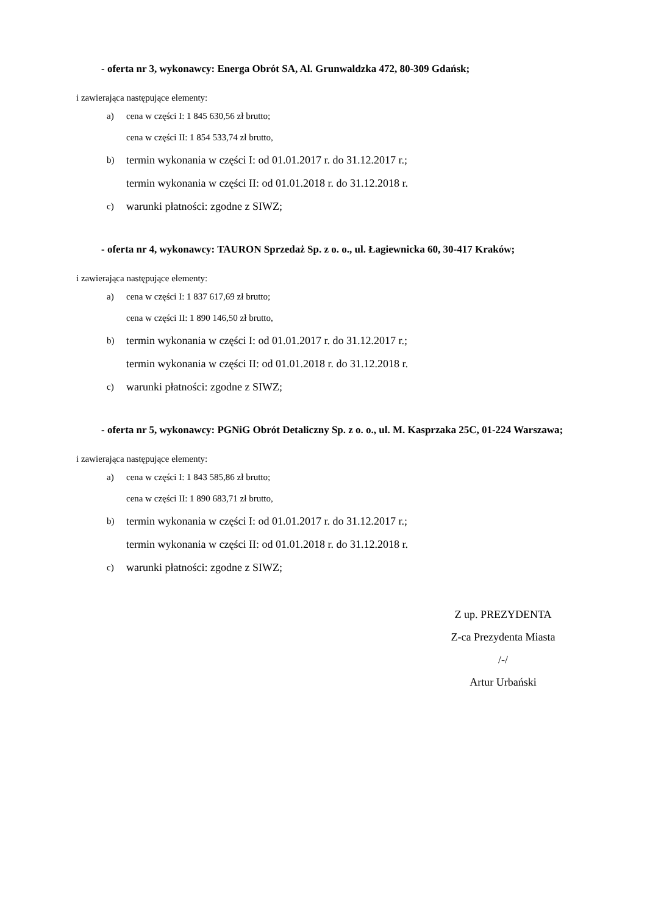- oferta nr 3, wykonawcy: Energa Obrót SA, Al. Grunwaldzka 472, 80-309 Gdańsk;
i zawierająca następujące elementy:
a) cena w części I: 1 845 630,56 zł brutto;
cena w części II: 1 854 533,74 zł brutto,
b) termin wykonania w części I: od 01.01.2017 r. do 31.12.2017 r.;
termin wykonania w części II: od 01.01.2018 r. do 31.12.2018 r.
c) warunki płatności: zgodne z SIWZ;
- oferta nr 4, wykonawcy: TAURON Sprzedaż Sp. z o. o., ul. Łagiewnicka 60, 30-417 Kraków;
i zawierająca następujące elementy:
a) cena w części I: 1 837 617,69 zł brutto;
cena w części II: 1 890 146,50 zł brutto,
b) termin wykonania w części I: od 01.01.2017 r. do 31.12.2017 r.;
termin wykonania w części II: od 01.01.2018 r. do 31.12.2018 r.
c) warunki płatności: zgodne z SIWZ;
- oferta nr 5, wykonawcy: PGNiG Obrót Detaliczny Sp. z o. o., ul. M. Kasprzaka 25C, 01-224 Warszawa;
i zawierająca następujące elementy:
a) cena w części I: 1 843 585,86 zł brutto;
cena w części II: 1 890 683,71 zł brutto,
b) termin wykonania w części I: od 01.01.2017 r. do 31.12.2017 r.;
termin wykonania w części II: od 01.01.2018 r. do 31.12.2018 r.
c) warunki płatności: zgodne z SIWZ;
Z up. PREZYDENTA
Z-ca Prezydenta Miasta
/-/
Artur Urbański